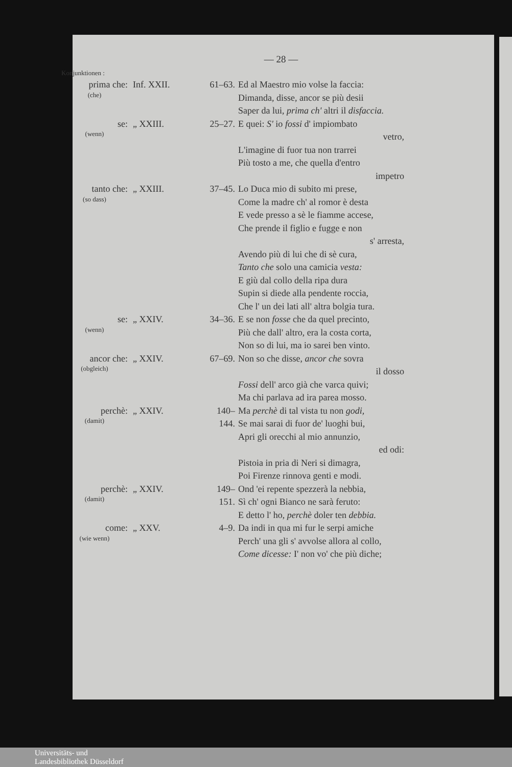— 28 —
Konjunktionen :
| prima che: (che) | Inf. XXII. | 61–63. | Ed al Maestro mio volse la faccia: Dimanda, disse, ancor se più desii Saper da lui, prima ch' altri il disfaccia. |
| se: (wenn) | „ XXIII. | 25–27. | E quei: S' io fossi d' impiombato vetro, L'imagine di fuor tua non trarrei Più tosto a me, che quella d'entro impetro |
| tanto che: (so dass) | „ XXIII. | 37–45. | Lo Duca mio di subito mi prese, Come la madre ch' al romor è desta E vede presso a sè le fiamme accese, Che prende il figlio e fugge e non s' arresta, Avendo più di lui che di sè cura, Tanto che solo una camicia vesta: E giù dal collo della ripa dura Supin si diede alla pendente roccia, Che l' un dei lati all' altra bolgia tura. |
| se: (wenn) | „ XXIV. | 34–36. | E se non fosse che da quel precinto, Più che dall' altro, era la costa corta, Non so di lui, ma io sarei ben vinto. |
| ancor che: (obgleich) | „ XXIV. | 67–69. | Non so che disse, ancor che sovra il dosso Fossi dell' arco già che varca quivi; Ma chi parlava ad ira parea mosso. |
| perchè: (damit) | „ XXIV. | 140–144. | Ma perchè di tal vista tu non godi, Se mai sarai di fuor de' luoghi bui, Apri gli orecchi al mio annunzio, ed odi: Pistoia in pria di Neri si dimagra, Poi Firenze rinnova genti e modi. |
| perchè: (damit) | „ XXIV. | 149–151. | Ond 'ei repente spezzerà la nebbia, Sì ch' ogni Bianco ne sarà feruto: E detto l' ho, perchè doler ten debbia. |
| come: (wie wenn) | „ XXV. | 4–9. | Da indi in qua mi fur le serpi amiche Perch' una gli s' avvolse allora al collo, Come dicesse: I' non vo' che più diche; |
Universitäts- und
Landesbibliothek Düsseldorf